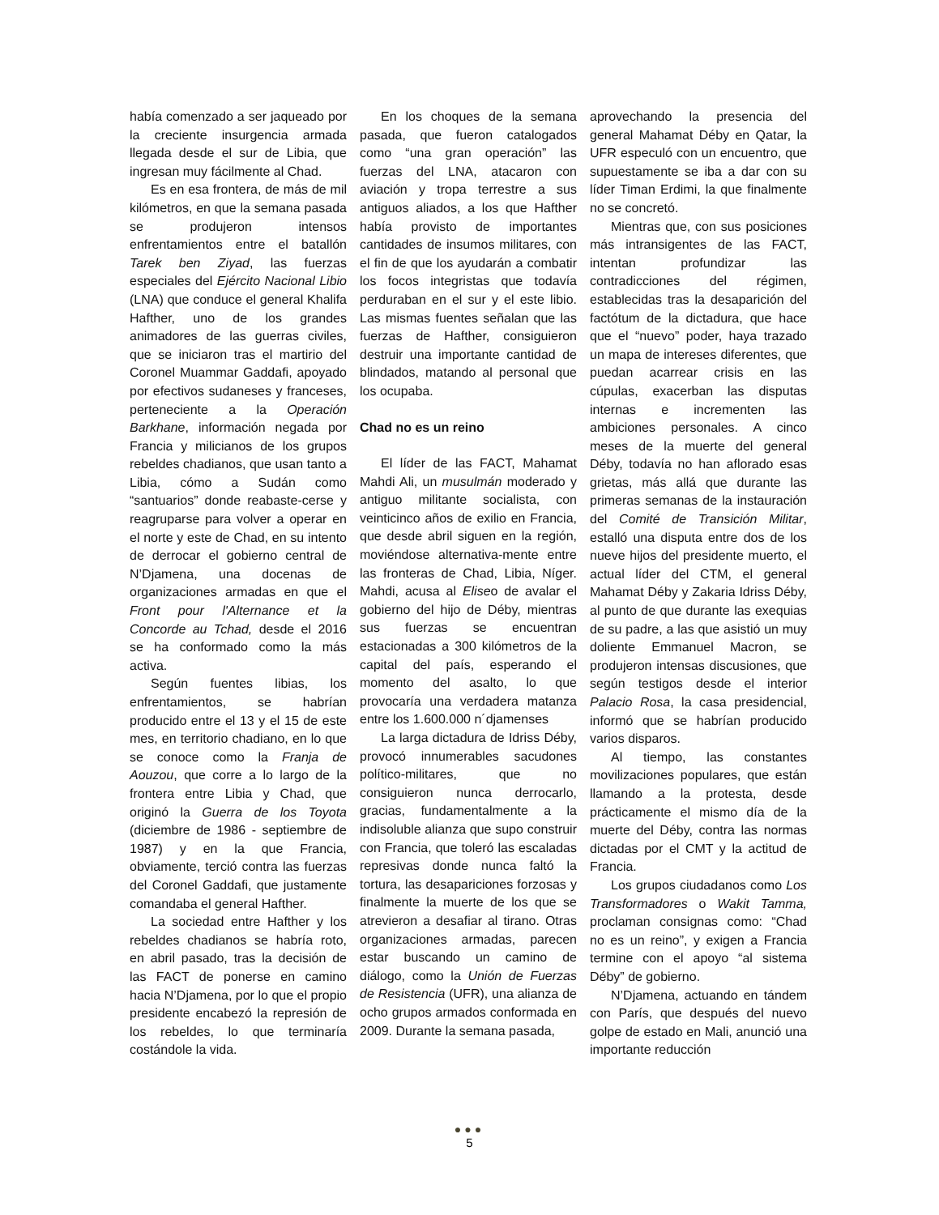había comenzado a ser jaqueado por la creciente insurgencia armada llegada desde el sur de Libia, que ingresan muy fácilmente al Chad.
Es en esa frontera, de más de mil kilómetros, en que la semana pasada se produjeron intensos enfrentamientos entre el batallón Tarek ben Ziyad, las fuerzas especiales del Ejército Nacional Libio (LNA) que conduce el general Khalifa Hafther, uno de los grandes animadores de las guerras civiles, que se iniciaron tras el martirio del Coronel Muammar Gaddafi, apoyado por efectivos sudaneses y franceses, perteneciente a la Operación Barkhane, información negada por Francia y milicianos de los grupos rebeldes chadianos, que usan tanto a Libia, cómo a Sudán como “santuarios” donde reabaste-cerse y reagruparse para volver a operar en el norte y este de Chad, en su intento de derrocar el gobierno central de N’Djamena, una docenas de organizaciones armadas en que el Front pour l'Alternance et la Concorde au Tchad, desde el 2016 se ha conformado como la más activa.
Según fuentes libias, los enfrentamientos, se habrían producido entre el 13 y el 15 de este mes, en territorio chadiano, en lo que se conoce como la Franja de Aouzou, que corre a lo largo de la frontera entre Libia y Chad, que originó la Guerra de los Toyota (diciembre de 1986 - septiembre de 1987) y en la que Francia, obviamente, terció contra las fuerzas del Coronel Gaddafi, que justamente comandaba el general Hafther.
La sociedad entre Hafther y los rebeldes chadianos se habría roto, en abril pasado, tras la decisión de las FACT de ponerse en camino hacia N’Djamena, por lo que el propio presidente encabezó la represión de los rebeldes, lo que terminaría costándole la vida.
En los choques de la semana pasada, que fueron catalogados como “una gran operación” las fuerzas del LNA, atacaron con aviación y tropa terrestre a sus antiguos aliados, a los que Hafther había provisto de importantes cantidades de insumos militares, con el fin de que los ayudarán a combatir los focos integristas que todavía perduraban en el sur y el este libio. Las mismas fuentes señalan que las fuerzas de Hafther, consiguieron destruir una importante cantidad de blindados, matando al personal que los ocupaba.
Chad no es un reino
El líder de las FACT, Mahamat Mahdi Ali, un musulmán moderado y antiguo militante socialista, con veinticinco años de exilio en Francia, que desde abril siguen en la región, moviéndose alternativa-mente entre las fronteras de Chad, Libia, Níger. Mahdi, acusa al Eliseo de avalar el gobierno del hijo de Déby, mientras sus fuerzas se encuentran estacionadas a 300 kilómetros de la capital del país, esperando el momento del asalto, lo que provocaría una verdadera matanza entre los 1.600.000 n´djamenses
La larga dictadura de Idriss Déby, provocó innumerables sacudones político-militares, que no consiguieron nunca derrocarlo, gracias, fundamentalmente a la indisoluble alianza que supo construir con Francia, que toleró las escaladas represivas donde nunca faltó la tortura, las desapariciones forzosas y finalmente la muerte de los que se atrevieron a desafiar al tirano. Otras organizaciones armadas, parecen estar buscando un camino de diálogo, como la Unión de Fuerzas de Resistencia (UFR), una alianza de ocho grupos armados conformada en 2009. Durante la semana pasada,
aprovechando la presencia del general Mahamat Déby en Qatar, la UFR especuló con un encuentro, que supuestamente se iba a dar con su líder Timan Erdimi, la que finalmente no se concretó.
Mientras que, con sus posiciones más intransigentes de las FACT, intentan profundizar las contradicciones del régimen, establecidas tras la desaparición del factótum de la dictadura, que hace que el “nuevo” poder, haya trazado un mapa de intereses diferentes, que puedan acarrear crisis en las cúpulas, exacerban las disputas internas e incrementen las ambiciones personales. A cinco meses de la muerte del general Déby, todavía no han aflorado esas grietas, más allá que durante las primeras semanas de la instauración del Comité de Transición Militar, estalló una disputa entre dos de los nueve hijos del presidente muerto, el actual líder del CTM, el general Mahamat Déby y Zakaria Idriss Déby, al punto de que durante las exequias de su padre, a las que asistió un muy doliente Emmanuel Macron, se produjeron intensas discusiones, que según testigos desde el interior Palacio Rosa, la casa presidencial, informó que se habrían producido varios disparos.
Al tiempo, las constantes movilizaciones populares, que están llamando a la protesta, desde prácticamente el mismo día de la muerte del Déby, contra las normas dictadas por el CMT y la actitud de Francia.
Los grupos ciudadanos como Los Transformadores o Wakit Tamma, proclaman consignas como: “Chad no es un reino”, y exigen a Francia termine con el apoyo “al sistema Déby” de gobierno.
N’Djamena, actuando en tándem con París, que después del nuevo golpe de estado en Mali, anunció una importante reducción
●●●
5